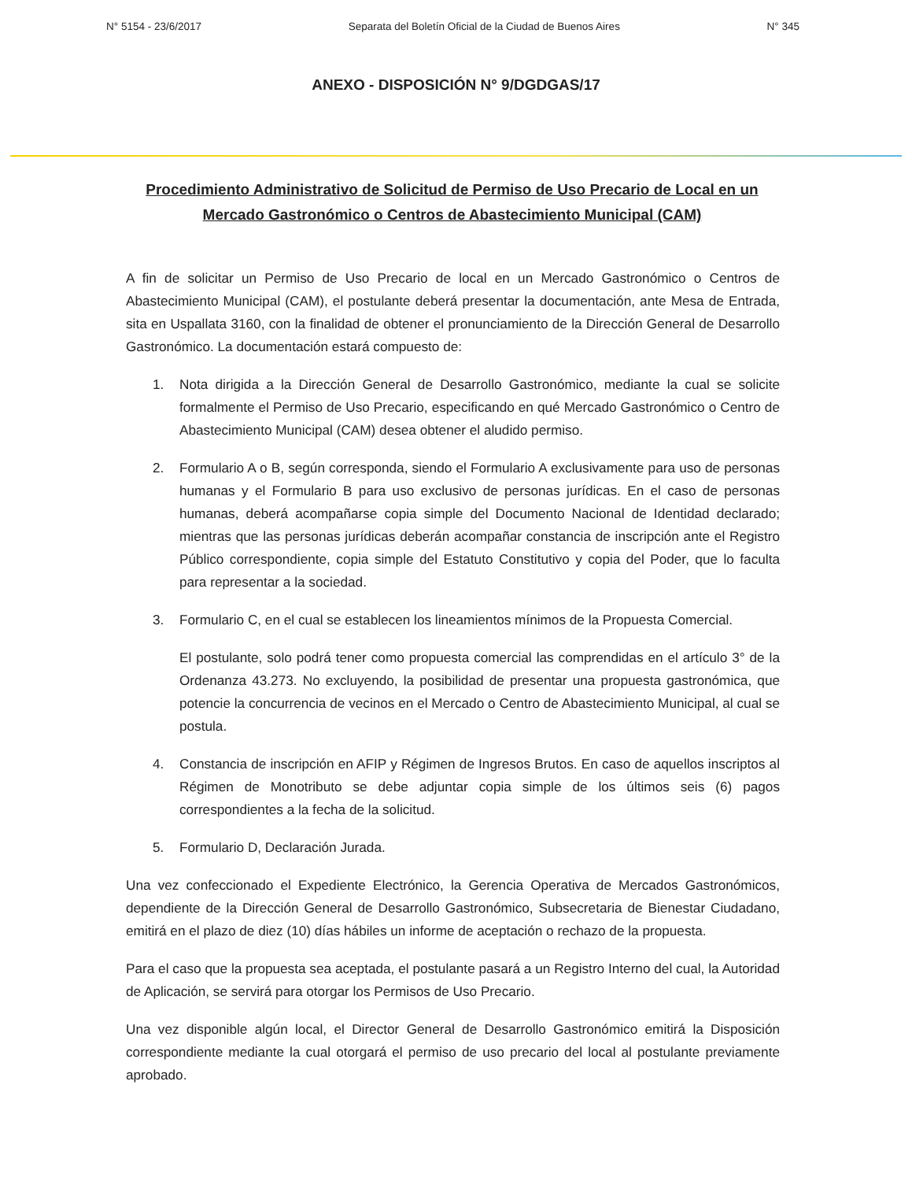N° 5154 - 23/6/2017 Separata del Boletín Oficial de la Ciudad de Buenos Aires N° 345
ANEXO - DISPOSICIÓN N° 9/DGDGAS/17
Procedimiento Administrativo de Solicitud de Permiso de Uso Precario de Local en un Mercado Gastronómico o Centros de Abastecimiento Municipal (CAM)
A fin de solicitar un Permiso de Uso Precario de local en un Mercado Gastronómico o Centros de Abastecimiento Municipal (CAM), el postulante deberá presentar la documentación, ante Mesa de Entrada, sita en Uspallata 3160, con la finalidad de obtener el pronunciamiento de la Dirección General de Desarrollo Gastronómico. La documentación estará compuesto de:
1. Nota dirigida a la Dirección General de Desarrollo Gastronómico, mediante la cual se solicite formalmente el Permiso de Uso Precario, especificando en qué Mercado Gastronómico o Centro de Abastecimiento Municipal (CAM) desea obtener el aludido permiso.
2. Formulario A o B, según corresponda, siendo el Formulario A exclusivamente para uso de personas humanas y el Formulario B para uso exclusivo de personas jurídicas. En el caso de personas humanas, deberá acompañarse copia simple del Documento Nacional de Identidad declarado; mientras que las personas jurídicas deberán acompañar constancia de inscripción ante el Registro Público correspondiente, copia simple del Estatuto Constitutivo y copia del Poder, que lo faculta para representar a la sociedad.
3. Formulario C, en el cual se establecen los lineamientos mínimos de la Propuesta Comercial.
El postulante, solo podrá tener como propuesta comercial las comprendidas en el artículo 3° de la Ordenanza 43.273. No excluyendo, la posibilidad de presentar una propuesta gastronómica, que potencie la concurrencia de vecinos en el Mercado o Centro de Abastecimiento Municipal, al cual se postula.
4. Constancia de inscripción en AFIP y Régimen de Ingresos Brutos. En caso de aquellos inscriptos al Régimen de Monotributo se debe adjuntar copia simple de los últimos seis (6) pagos correspondientes a la fecha de la solicitud.
5. Formulario D, Declaración Jurada.
Una vez confeccionado el Expediente Electrónico, la Gerencia Operativa de Mercados Gastronómicos, dependiente de la Dirección General de Desarrollo Gastronómico, Subsecretaria de Bienestar Ciudadano, emitirá en el plazo de diez (10) días hábiles un informe de aceptación o rechazo de la propuesta.
Para el caso que la propuesta sea aceptada, el postulante pasará a un Registro Interno del cual, la Autoridad de Aplicación, se servirá para otorgar los Permisos de Uso Precario.
Una vez disponible algún local, el Director General de Desarrollo Gastronómico emitirá la Disposición correspondiente mediante la cual otorgará el permiso de uso precario del local al postulante previamente aprobado.